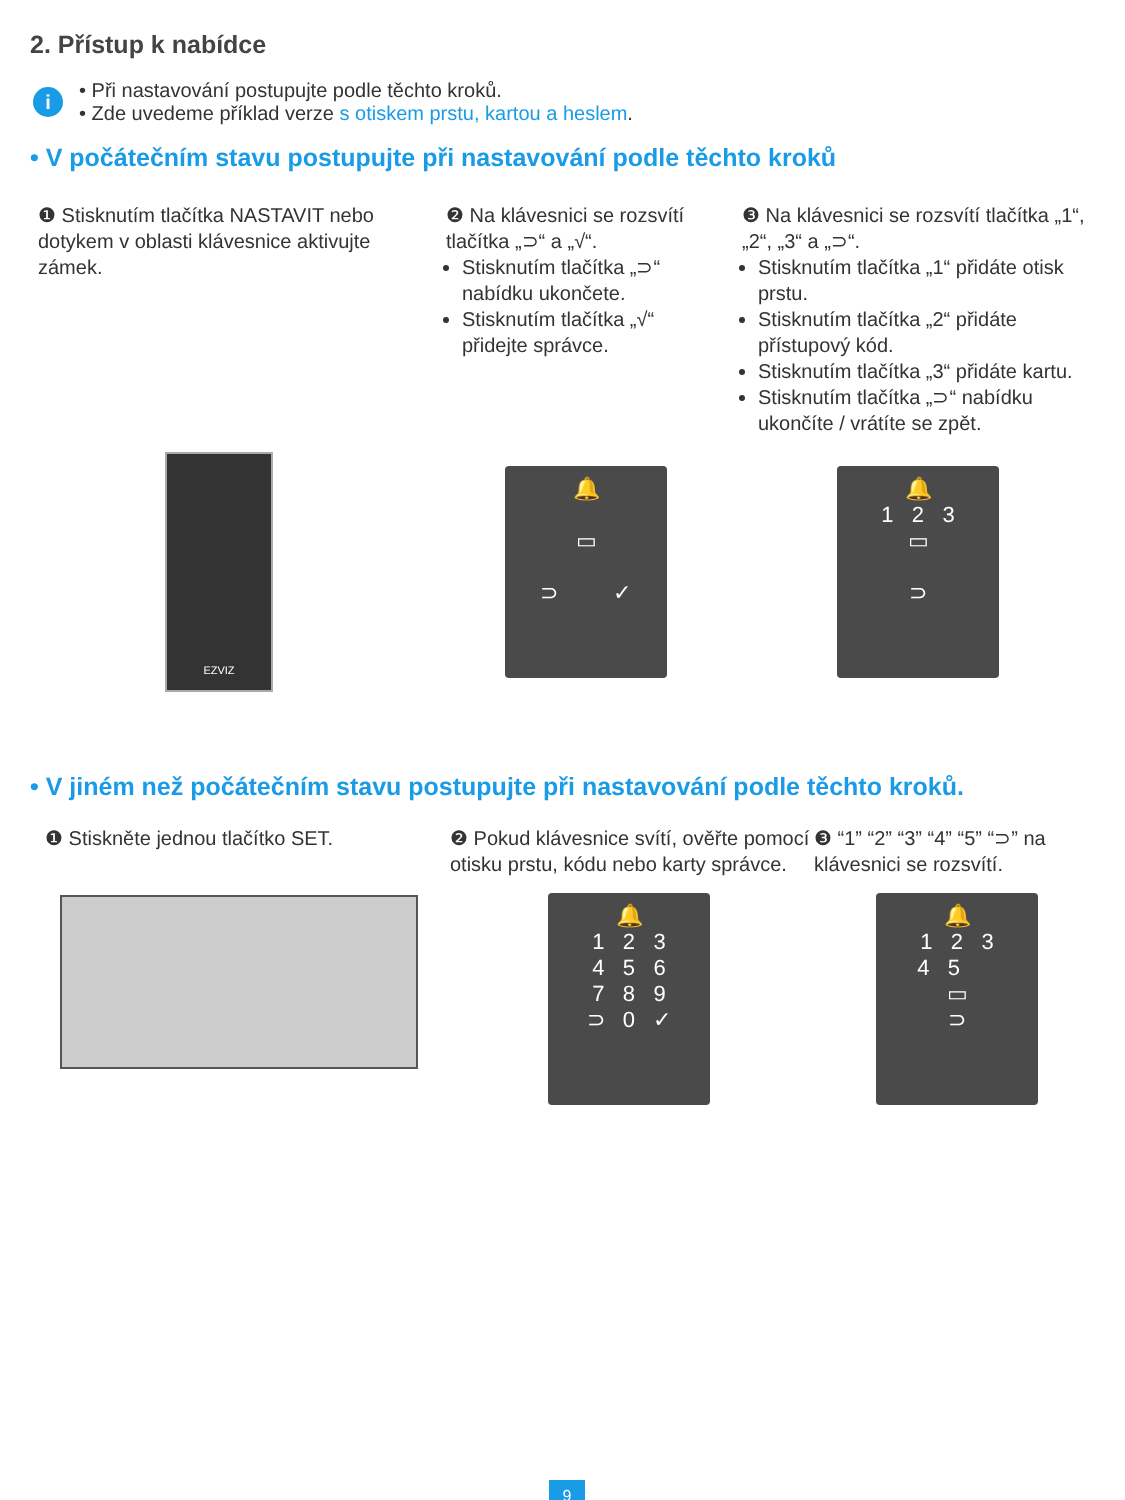2. Přístup k nabídce
i
• Při nastavování postupujte podle těchto kroků.
• Zde uvedeme příklad verze s otiskem prstu, kartou a heslem.
• V počátečním stavu postupujte při nastavování podle těchto kroků
❶ Stisknutím tlačítka NASTAVIT nebo dotykem v oblasti klávesnice aktivujte zámek.
❷ Na klávesnici se rozsvítí tlačítka „⊃“ a „√“.
Stisknutím tlačítka „⊃“ nabídku ukončete.
Stisknutím tlačítka „√“ přidejte správce.
❸ Na klávesnici se rozsvítí tlačítka „1“, „2“, „3“ a „⊃“.
Stisknutím tlačítka „1“ přidáte otisk prstu.
Stisknutím tlačítka „2“ přidáte přístupový kód.
Stisknutím tlačítka „3“ přidáte kartu.
Stisknutím tlačítka „⊃“ nabídku ukončíte / vrátíte se zpět.
EZVIZ
🔔
▭
⊃ ✓
🔔
1 2 3
▭
⊃
• V jiném než počátečním stavu postupujte při nastavování podle těchto kroků.
❶ Stiskněte jednou tlačítko SET. ❷ Pokud klávesnice svítí, ověřte pomocí otisku prstu, kódu nebo karty správce.
❸ “1” “2” “3” “4” “5” “⊃” na klávesnici se rozsvítí.
🔔
1 2 3
4 5 6
7 8 9
⊃ 0 ✓
🔔
1 2 3
4 5
▭
⊃
9